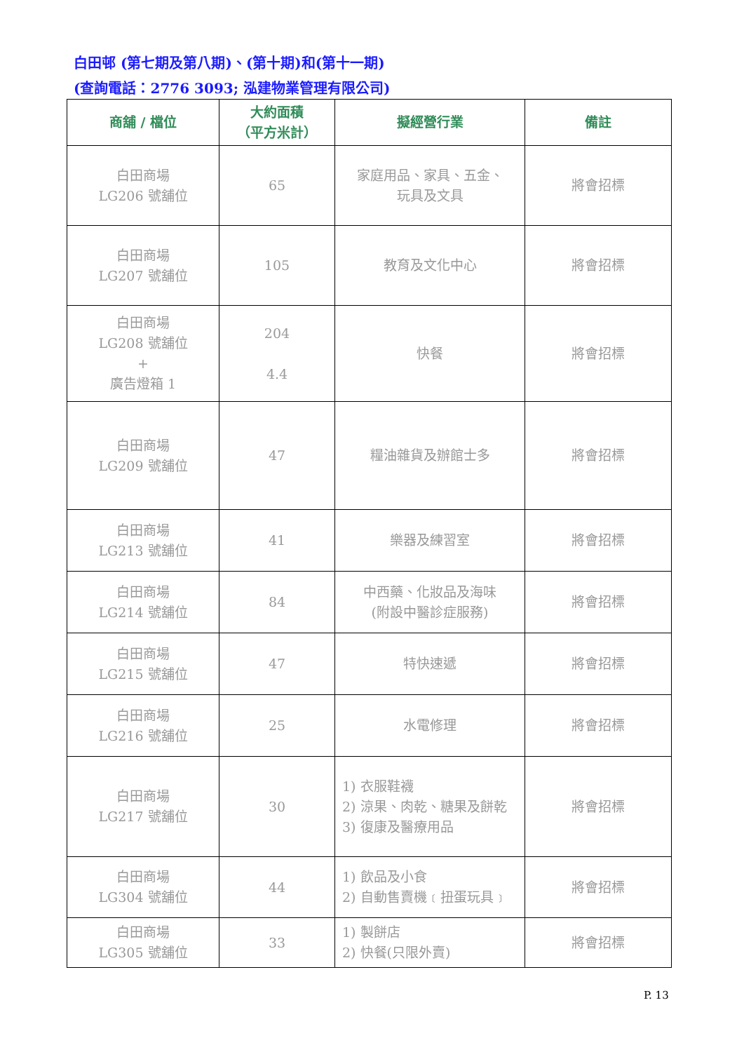白田邨 (第七期及第八期)、(第十期)和(第十一期)
(查詢電話：2776 3093; 泓建物業管理有限公司)
| 商舖 / 檔位 | 大約面積 （平方米計） | 擬經營行業 | 備註 |
| --- | --- | --- | --- |
| 白田商場 LG206 號舖位 | 65 | 家庭用品、家具、五金、 玩具及文具 | 將會招標 |
| 白田商場 LG207 號舖位 | 105 | 教育及文化中心 | 將會招標 |
| 白田商場 LG208 號舖位 + 廣告燈箱 1 | 204 4.4 | 快餐 | 將會招標 |
| 白田商場 LG209 號舖位 | 47 | 糧油雜貨及辦館士多 | 將會招標 |
| 白田商場 LG213 號舖位 | 41 | 樂器及練習室 | 將會招標 |
| 白田商場 LG214 號舖位 | 84 | 中西藥、化妝品及海味 (附設中醫診症服務) | 將會招標 |
| 白田商場 LG215 號舖位 | 47 | 特快速遞 | 將會招標 |
| 白田商場 LG216 號舖位 | 25 | 水電修理 | 將會招標 |
| 白田商場 LG217 號舖位 | 30 | 1) 衣服鞋襪 2) 涼果、肉乾、糖果及餅乾 3) 復康及醫療用品 | 將會招標 |
| 白田商場 LG304 號舖位 | 44 | 1) 飲品及小食 2) 自動售賣機﹝扭蛋玩具﹞ | 將會招標 |
| 白田商場 LG305 號舖位 | 33 | 1) 製餅店 2) 快餐(只限外賣) | 將會招標 |
P. 13